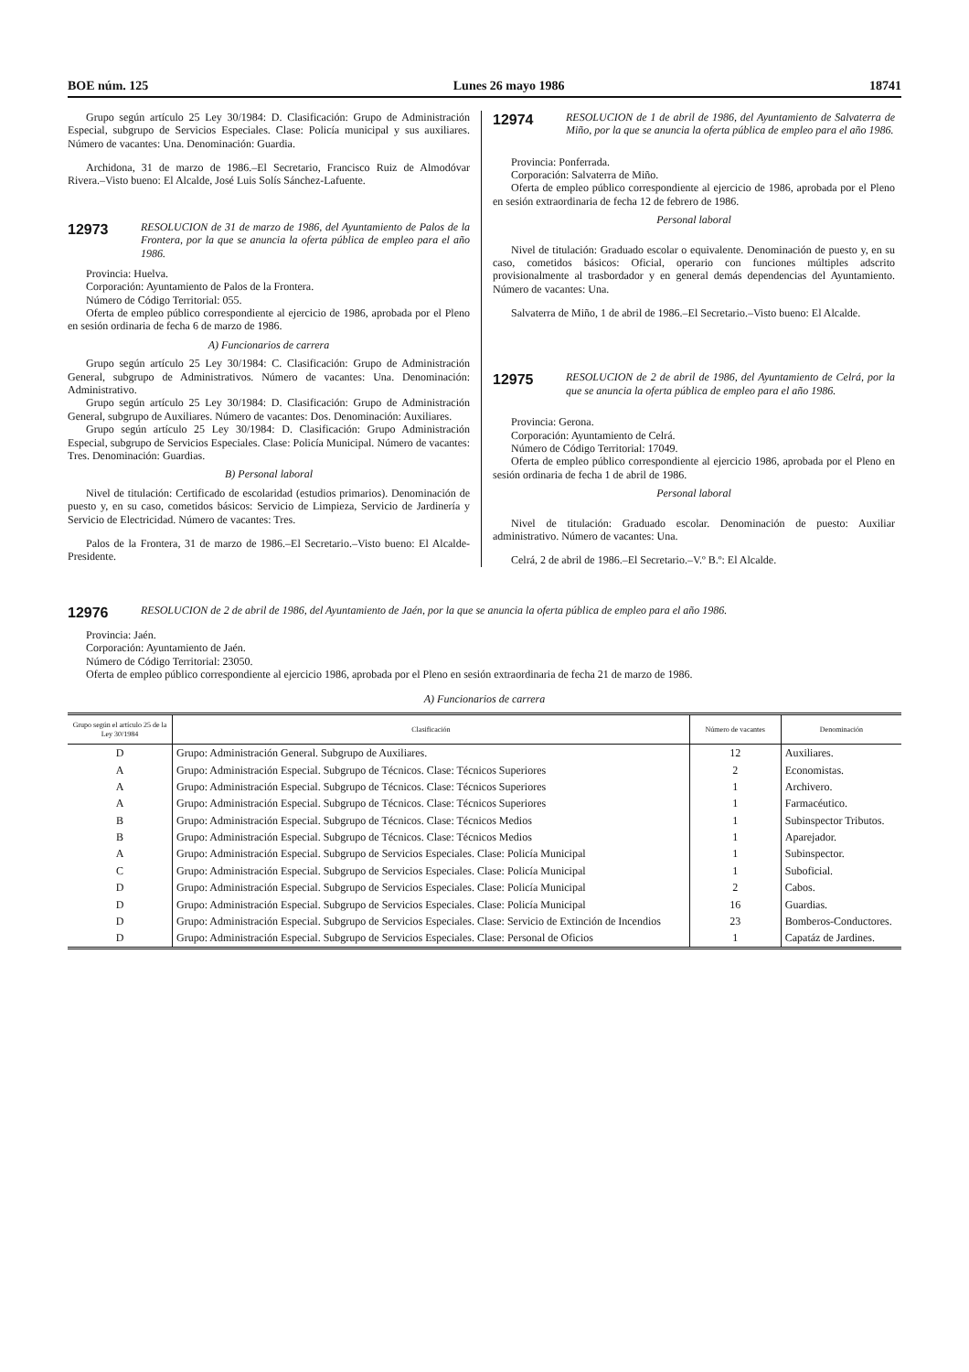BOE núm. 125 Lunes 26 mayo 1986 18741
Grupo según artículo 25 Ley 30/1984: D. Clasificación: Grupo de Administración Especial, subgrupo de Servicios Especiales. Clase: Policía municipal y sus auxiliares. Número de vacantes: Una. Denominación: Guardia.
Archidona, 31 de marzo de 1986.–El Secretario, Francisco Ruiz de Almodóvar Rivera.–Visto bueno: El Alcalde, José Luis Solís Sánchez-Lafuente.
12973 RESOLUCION de 31 de marzo de 1986, del Ayuntamiento de Palos de la Frontera, por la que se anuncia la oferta pública de empleo para el año 1986.
Provincia: Huelva.
Corporación: Ayuntamiento de Palos de la Frontera.
Número de Código Territorial: 055.
Oferta de empleo público correspondiente al ejercicio de 1986, aprobada por el Pleno en sesión ordinaria de fecha 6 de marzo de 1986.
A) Funcionarios de carrera
Grupo según artículo 25 Ley 30/1984: C. Clasificación: Grupo de Administración General, subgrupo de Administrativos. Número de vacantes: Una. Denominación: Administrativo.
Grupo según artículo 25 Ley 30/1984: D. Clasificación: Grupo de Administración General, subgrupo de Auxiliares. Número de vacantes: Dos. Denominación: Auxiliares.
Grupo según artículo 25 Ley 30/1984: D. Clasificación: Grupo Administración Especial, subgrupo de Servicios Especiales. Clase: Policía Municipal. Número de vacantes: Tres. Denominación: Guardias.
B) Personal laboral
Nivel de titulación: Certificado de escolaridad (estudios primarios). Denominación de puesto y, en su caso, cometidos básicos: Servicio de Limpieza, Servicio de Jardinería y Servicio de Electricidad. Número de vacantes: Tres.
Palos de la Frontera, 31 de marzo de 1986.–El Secretario.–Visto bueno: El Alcalde-Presidente.
12974 RESOLUCION de 1 de abril de 1986, del Ayuntamiento de Salvaterra de Miño, por la que se anuncia la oferta pública de empleo para el año 1986.
Provincia: Ponferrada.
Corporación: Salvaterra de Miño.
Oferta de empleo público correspondiente al ejercicio de 1986, aprobada por el Pleno en sesión extraordinaria de fecha 12 de febrero de 1986.
Personal laboral
Nivel de titulación: Graduado escolar o equivalente. Denominación de puesto y, en su caso, cometidos básicos: Oficial, operario con funciones múltiples adscrito provisionalmente al trasbordador y en general demás dependencias del Ayuntamiento. Número de vacantes: Una.
Salvaterra de Miño, 1 de abril de 1986.–El Secretario.–Visto bueno: El Alcalde.
12975 RESOLUCION de 2 de abril de 1986, del Ayuntamiento de Celrá, por la que se anuncia la oferta pública de empleo para el año 1986.
Provincia: Gerona.
Corporación: Ayuntamiento de Celrá.
Número de Código Territorial: 17049.
Oferta de empleo público correspondiente al ejercicio 1986, aprobada por el Pleno en sesión ordinaria de fecha 1 de abril de 1986.
Personal laboral
Nivel de titulación: Graduado escolar. Denominación de puesto: Auxiliar administrativo. Número de vacantes: Una.
Celrá, 2 de abril de 1986.–El Secretario.–V.º B.º: El Alcalde.
12976 RESOLUCION de 2 de abril de 1986, del Ayuntamiento de Jaén, por la que se anuncia la oferta pública de empleo para el año 1986.
Provincia: Jaén.
Corporación: Ayuntamiento de Jaén.
Número de Código Territorial: 23050.
Oferta de empleo público correspondiente al ejercicio 1986, aprobada por el Pleno en sesión extraordinaria de fecha 21 de marzo de 1986.
A) Funcionarios de carrera
| Grupo según el artículo 25 de la Ley 30/1984 | Clasificación | Número de vacantes | Denominación |
| --- | --- | --- | --- |
| D | Grupo: Administración General. Subgrupo de Auxiliares. | 12 | Auxiliares. |
| A | Grupo: Administración Especial. Subgrupo de Técnicos. Clase: Técnicos Superiores | 2 | Economistas. |
| A | Grupo: Administración Especial. Subgrupo de Técnicos. Clase: Técnicos Superiores | 1 | Archivero. |
| A | Grupo: Administración Especial. Subgrupo de Técnicos. Clase: Técnicos Superiores | 1 | Farmacéutico. |
| B | Grupo: Administración Especial. Subgrupo de Técnicos. Clase: Técnicos Medios | 1 | Subinspector Tributos. |
| B | Grupo: Administración Especial. Subgrupo de Técnicos. Clase: Técnicos Medios | 1 | Aparejador. |
| A | Grupo: Administración Especial. Subgrupo de Servicios Especiales. Clase: Policía Municipal | 1 | Subinspector. |
| C | Grupo: Administración Especial. Subgrupo de Servicios Especiales. Clase: Policía Municipal | 1 | Suboficial. |
| D | Grupo: Administración Especial. Subgrupo de Servicios Especiales. Clase: Policía Municipal | 2 | Cabos. |
| D | Grupo: Administración Especial. Subgrupo de Servicios Especiales. Clase: Policía Municipal | 16 | Guardias. |
| D | Grupo: Administración Especial. Subgrupo de Servicios Especiales. Clase: Servicio de Extinción de Incendios | 23 | Bomberos-Conductores. |
| D | Grupo: Administración Especial. Subgrupo de Servicios Especiales. Clase: Personal de Oficios | 1 | Capatáz de Jardines. |